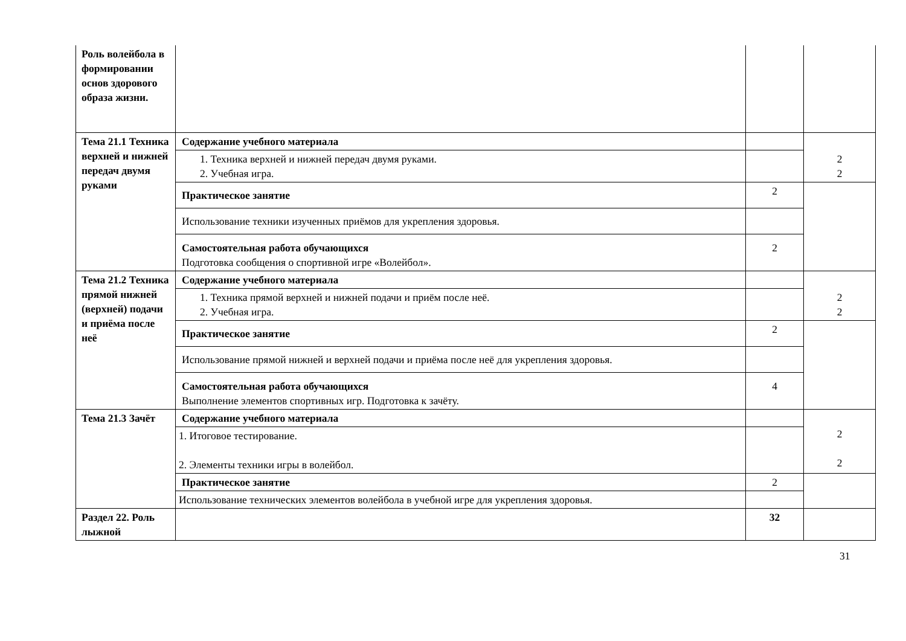| Роль волейбола в формировании основ здорового образа жизни. | | | |
| Тема 21.1 Техника верхней и нижней передач двумя руками | Содержание учебного материала | | 2 2 |
| | 1. Техника верхней и нижней передач двумя руками. 2. Учебная игра. | | |
| | Практическое занятие | 2 | |
| | Использование техники изученных приёмов для укрепления здоровья. | | |
| | Самостоятельная работа обучающихся Подготовка сообщения о спортивной игре «Волейбол». | 2 | |
| Тема 21.2 Техника прямой нижней (верхней) подачи и приёма после неё | Содержание учебного материала | | 2 2 |
| | 1. Техника прямой верхней и нижней подачи и приём после неё. 2. Учебная игра. | | |
| | Практическое занятие | 2 | |
| | Использование прямой нижней и верхней подачи и приёма после неё для укрепления здоровья. | | |
| | Самостоятельная работа обучающихся Выполнение элементов спортивных игр. Подготовка к зачёту. | 4 | |
| Тема 21.3 Зачёт | Содержание учебного материала | | 2 2 |
| | 1. Итоговое тестирование. 2. Элементы техники игры в волейбол. | | |
| | Практическое занятие | 2 | |
| | Использование технических элементов волейбола в учебной игре для укрепления здоровья. | | |
| Раздел 22. Роль лыжной | | 32 | |
31